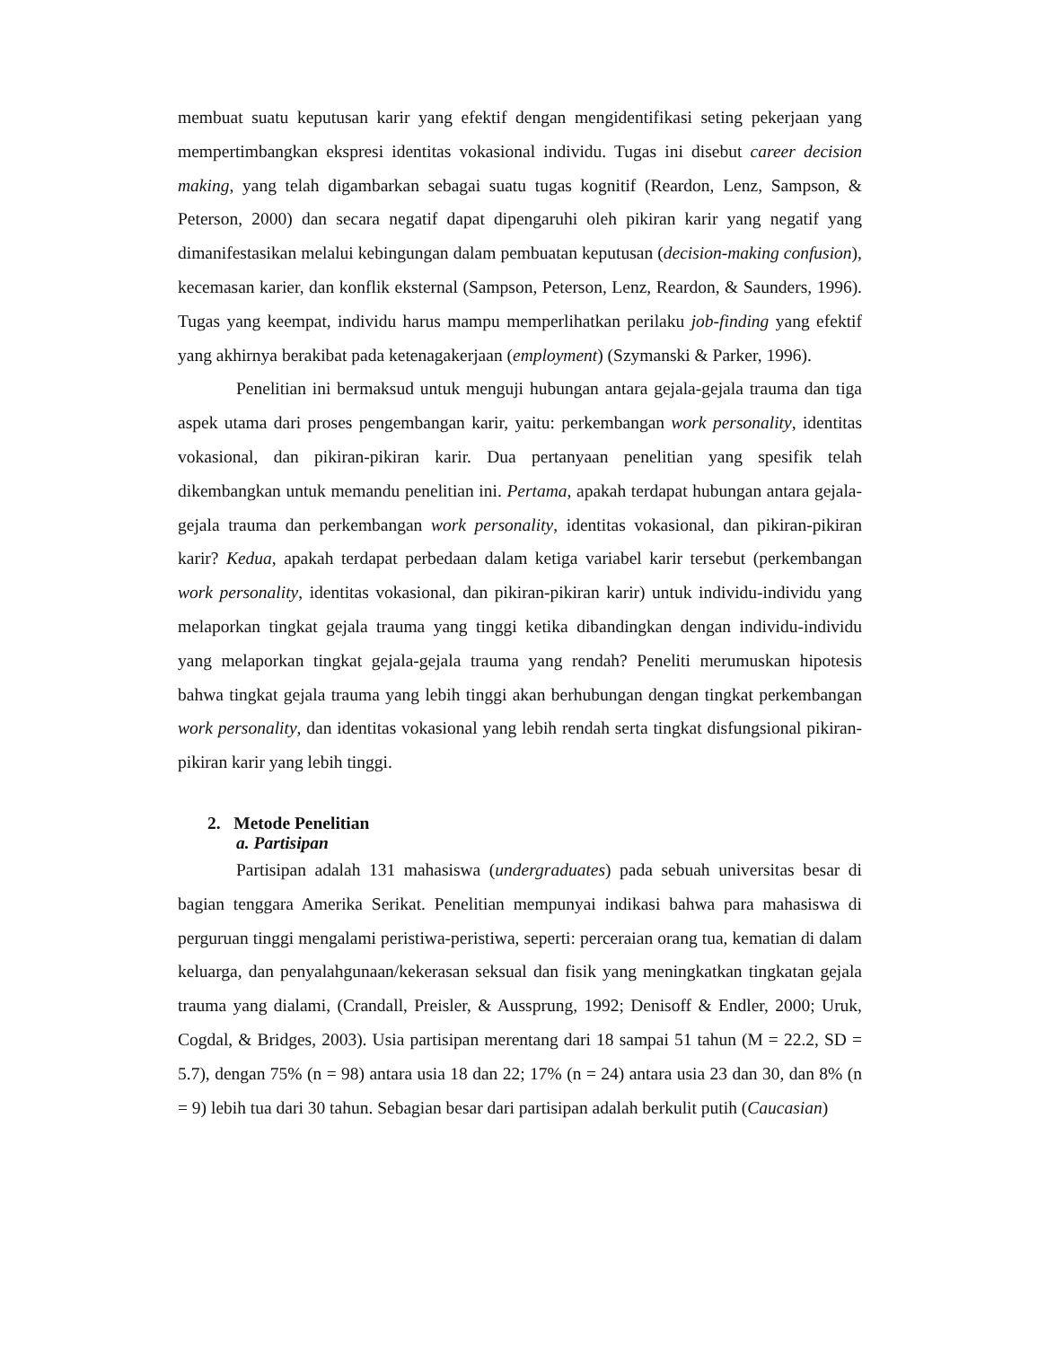membuat suatu keputusan karir yang efektif dengan mengidentifikasi seting pekerjaan yang mempertimbangkan ekspresi identitas vokasional individu. Tugas ini disebut career decision making, yang telah digambarkan sebagai suatu tugas kognitif (Reardon, Lenz, Sampson, & Peterson, 2000) dan secara negatif dapat dipengaruhi oleh pikiran karir yang negatif yang dimanifestasikan melalui kebingungan dalam pembuatan keputusan (decision-making confusion), kecemasan karier, dan konflik eksternal (Sampson, Peterson, Lenz, Reardon, & Saunders, 1996). Tugas yang keempat, individu harus mampu memperlihatkan perilaku job-finding yang efektif yang akhirnya berakibat pada ketenagakerjaan (employment) (Szymanski & Parker, 1996).
Penelitian ini bermaksud untuk menguji hubungan antara gejala-gejala trauma dan tiga aspek utama dari proses pengembangan karir, yaitu: perkembangan work personality, identitas vokasional, dan pikiran-pikiran karir. Dua pertanyaan penelitian yang spesifik telah dikembangkan untuk memandu penelitian ini. Pertama, apakah terdapat hubungan antara gejala-gejala trauma dan perkembangan work personality, identitas vokasional, dan pikiran-pikiran karir? Kedua, apakah terdapat perbedaan dalam ketiga variabel karir tersebut (perkembangan work personality, identitas vokasional, dan pikiran-pikiran karir) untuk individu-individu yang melaporkan tingkat gejala trauma yang tinggi ketika dibandingkan dengan individu-individu yang melaporkan tingkat gejala-gejala trauma yang rendah? Peneliti merumuskan hipotesis bahwa tingkat gejala trauma yang lebih tinggi akan berhubungan dengan tingkat perkembangan work personality, dan identitas vokasional yang lebih rendah serta tingkat disfungsional pikiran-pikiran karir yang lebih tinggi.
2. Metode Penelitian
a. Partisipan
Partisipan adalah 131 mahasiswa (undergraduates) pada sebuah universitas besar di bagian tenggara Amerika Serikat. Penelitian mempunyai indikasi bahwa para mahasiswa di perguruan tinggi mengalami peristiwa-peristiwa, seperti: perceraian orang tua, kematian di dalam keluarga, dan penyalahgunaan/kekerasan seksual dan fisik yang meningkatkan tingkatan gejala trauma yang dialami, (Crandall, Preisler, & Aussprung, 1992; Denisoff & Endler, 2000; Uruk, Cogdal, & Bridges, 2003). Usia partisipan merentang dari 18 sampai 51 tahun (M = 22.2, SD = 5.7), dengan 75% (n = 98) antara usia 18 dan 22; 17% (n = 24) antara usia 23 dan 30, dan 8% (n = 9) lebih tua dari 30 tahun. Sebagian besar dari partisipan adalah berkulit putih (Caucasian)